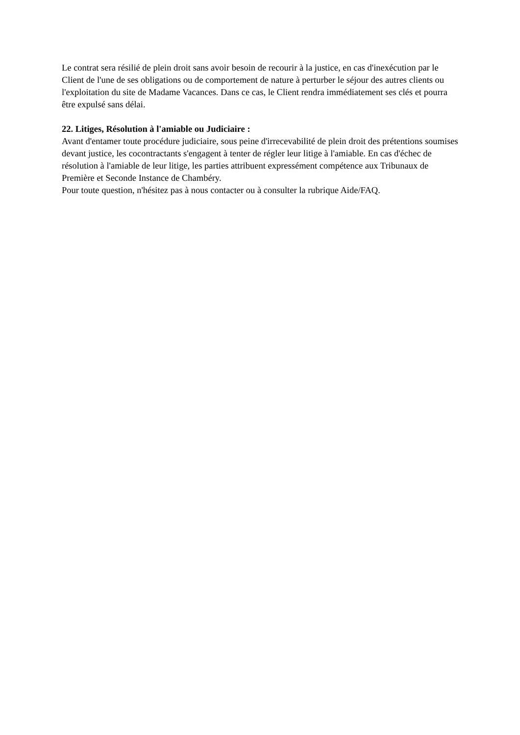Le contrat sera résilié de plein droit sans avoir besoin de recourir à la justice, en cas d'inexécution par le Client de l'une de ses obligations ou de comportement de nature à perturber le séjour des autres clients ou l'exploitation du site de Madame Vacances. Dans ce cas, le Client rendra immédiatement ses clés et pourra être expulsé sans délai.
22. Litiges, Résolution à l'amiable ou Judiciaire :
Avant d'entamer toute procédure judiciaire, sous peine d'irrecevabilité de plein droit des prétentions soumises devant justice, les cocontractants s'engagent à tenter de régler leur litige à l'amiable. En cas d'échec de résolution à l'amiable de leur litige, les parties attribuent expressément compétence aux Tribunaux de Première et Seconde Instance de Chambéry.
Pour toute question, n'hésitez pas à nous contacter ou à consulter la rubrique Aide/FAQ.